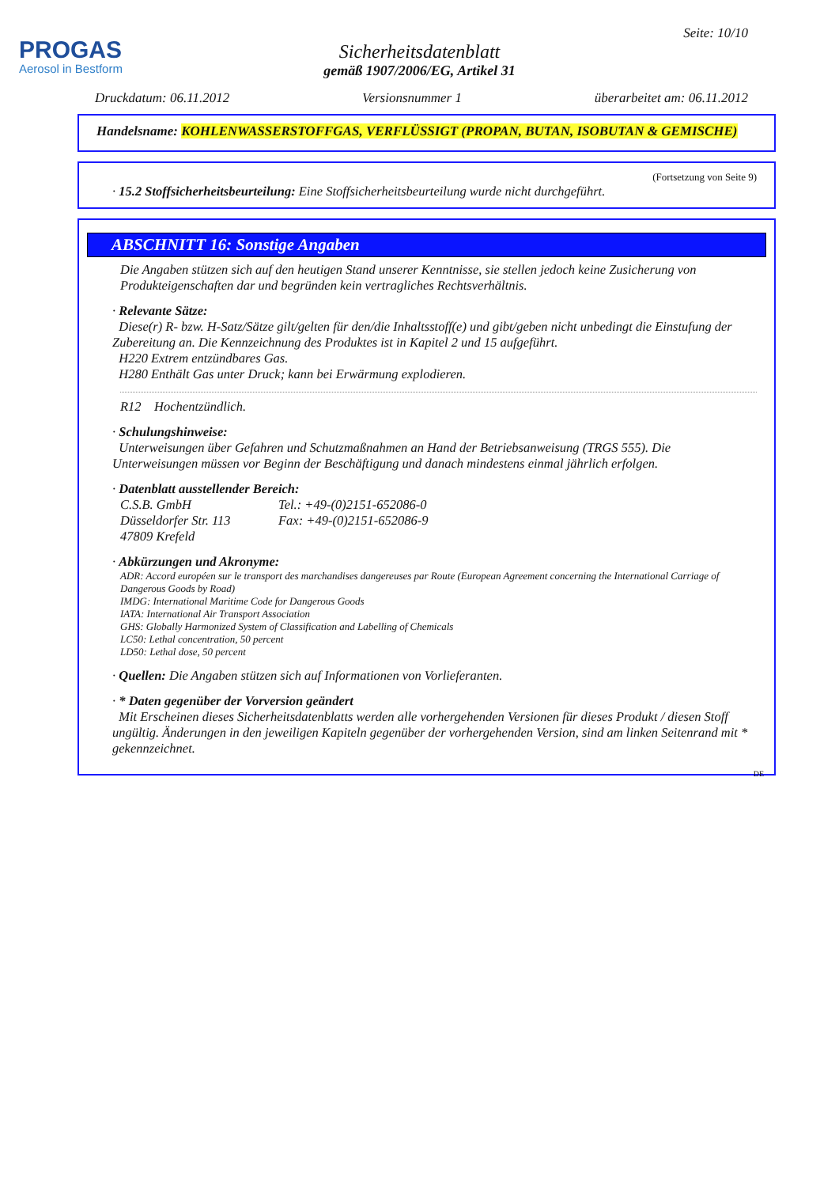PROGAS
Aerosol in Bestform
Seite: 10/10
Sicherheitsdatenblatt
gemäß 1907/2006/EG, Artikel 31
Druckdatum: 06.11.2012 Versionsnummer 1 überarbeitet am: 06.11.2012
Handelsname: KOHLENWASSERSTOFFGAS, VERFLÜSSIGT (PROPAN, BUTAN, ISOBUTAN & GEMISCHE)
(Fortsetzung von Seite 9)
· 15.2 Stoffsicherheitsbeurteilung: Eine Stoffsicherheitsbeurteilung wurde nicht durchgeführt.
ABSCHNITT 16: Sonstige Angaben
Die Angaben stützen sich auf den heutigen Stand unserer Kenntnisse, sie stellen jedoch keine Zusicherung von Produkteigenschaften dar und begründen kein vertragliches Rechtsverhältnis.
· Relevante Sätze:
Diese(r) R- bzw. H-Satz/Sätze gilt/gelten für den/die Inhaltsstoff(e) und gibt/geben nicht unbedingt die Einstufung der Zubereitung an. Die Kennzeichnung des Produktes ist in Kapitel 2 und 15 aufgeführt.
H220 Extrem entzündbares Gas.
H280 Enthält Gas unter Druck; kann bei Erwärmung explodieren.
R12 Hochentzündlich.
· Schulungshinweise:
Unterweisungen über Gefahren und Schutzmaßnahmen an Hand der Betriebsanweisung (TRGS 555). Die Unterweisungen müssen vor Beginn der Beschäftigung und danach mindestens einmal jährlich erfolgen.
· Datenblatt ausstellender Bereich:
C.S.B. GmbH
Düsseldorfer Str. 113
47809 Krefeld
Tel.: +49-(0)2151-652086-0
Fax: +49-(0)2151-652086-9
· Abkürzungen und Akronyme:
ADR: Accord européen sur le transport des marchandises dangereuses par Route (European Agreement concerning the International Carriage of Dangerous Goods by Road)
IMDG: International Maritime Code for Dangerous Goods
IATA: International Air Transport Association
GHS: Globally Harmonized System of Classification and Labelling of Chemicals
LC50: Lethal concentration, 50 percent
LD50: Lethal dose, 50 percent
· Quellen: Die Angaben stützen sich auf Informationen von Vorlieferanten.
· * Daten gegenüber der Vorversion geändert
Mit Erscheinen dieses Sicherheitsdatenblatts werden alle vorhergehenden Versionen für dieses Produkt / diesen Stoff ungültig. Änderungen in den jeweiligen Kapiteln gegenüber der vorhergehenden Version, sind am linken Seitenrand mit * gekennzeichnet.
DE